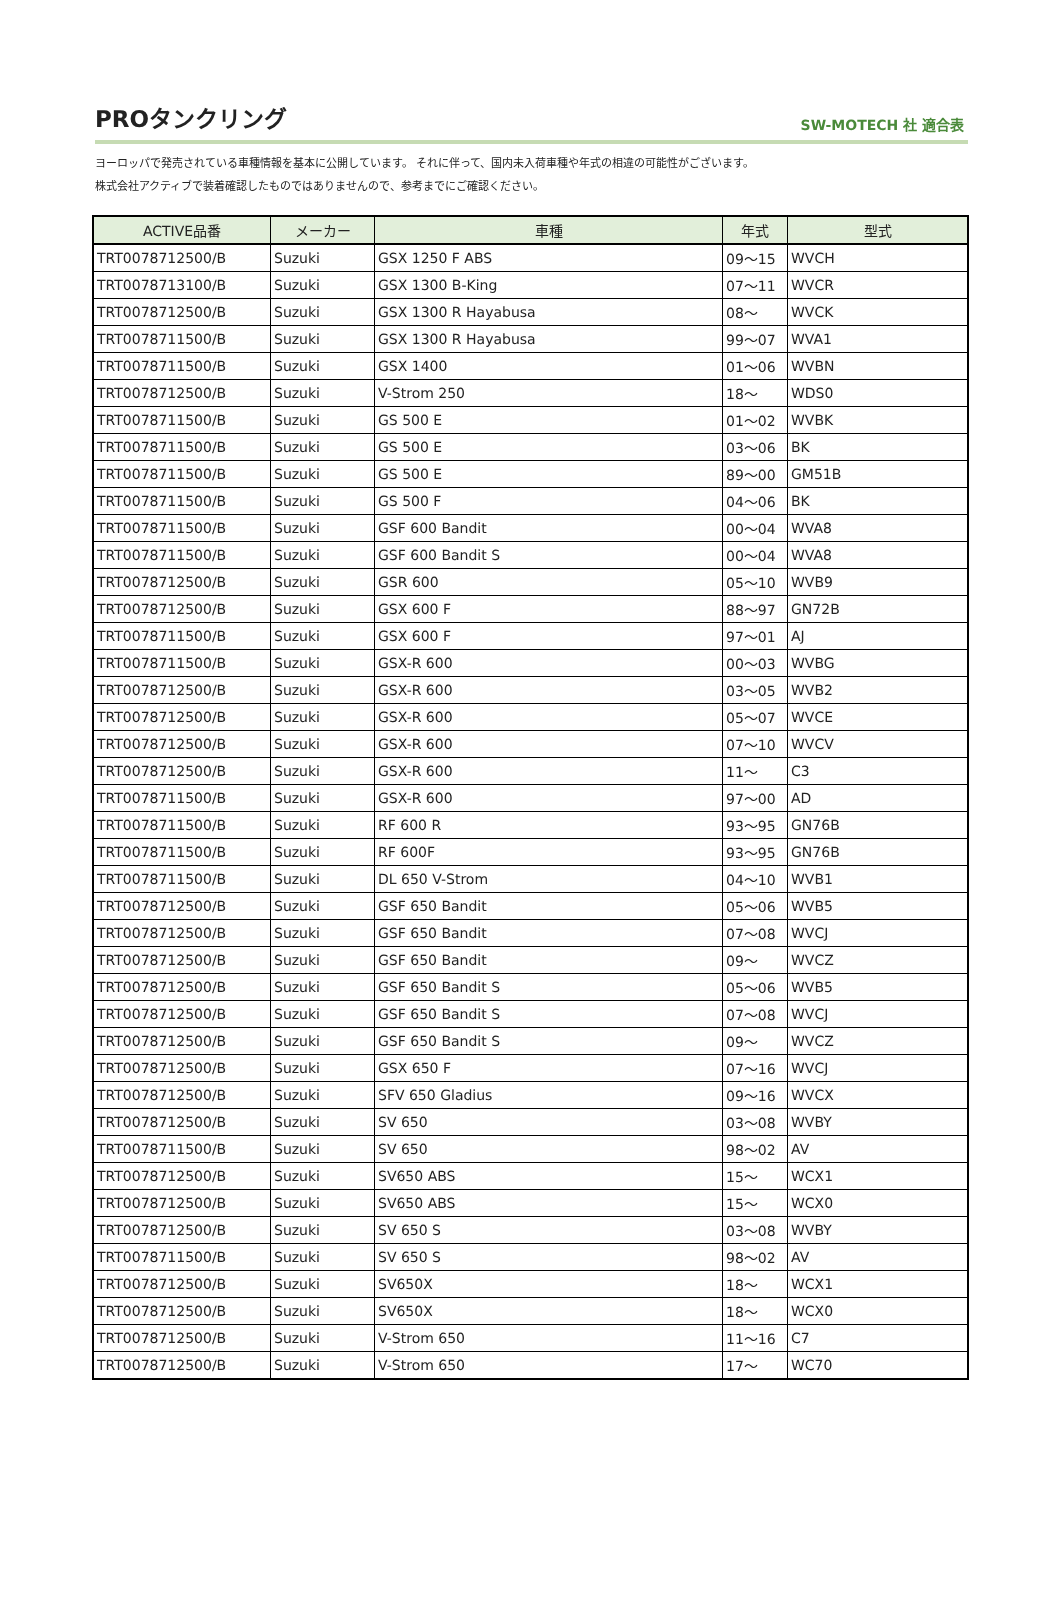PROタンクリング
SW-MOTECH 社 適合表
ヨーロッパで発売されている車種情報を基本に公開しています。 それに伴って、国内未入荷車種や年式の相違の可能性がございます。
株式会社アクティブで装着確認したものではありませんので、参考までにご確認ください。
| ACTIVE品番 | メーカー | 車種 | 年式 | 型式 |
| --- | --- | --- | --- | --- |
| TRT0078712500/B | Suzuki | GSX 1250 F ABS | 09～15 | WVCH |
| TRT0078713100/B | Suzuki | GSX 1300 B-King | 07～11 | WVCR |
| TRT0078712500/B | Suzuki | GSX 1300 R Hayabusa | 08～ | WVCK |
| TRT0078711500/B | Suzuki | GSX 1300 R Hayabusa | 99～07 | WVA1 |
| TRT0078711500/B | Suzuki | GSX 1400 | 01～06 | WVBN |
| TRT0078712500/B | Suzuki | V-Strom 250 | 18～ | WDS0 |
| TRT0078711500/B | Suzuki | GS 500 E | 01～02 | WVBK |
| TRT0078711500/B | Suzuki | GS 500 E | 03～06 | BK |
| TRT0078711500/B | Suzuki | GS 500 E | 89～00 | GM51B |
| TRT0078711500/B | Suzuki | GS 500 F | 04～06 | BK |
| TRT0078711500/B | Suzuki | GSF 600 Bandit | 00～04 | WVA8 |
| TRT0078711500/B | Suzuki | GSF 600 Bandit S | 00～04 | WVA8 |
| TRT0078712500/B | Suzuki | GSR 600 | 05～10 | WVB9 |
| TRT0078712500/B | Suzuki | GSX 600 F | 88～97 | GN72B |
| TRT0078711500/B | Suzuki | GSX 600 F | 97～01 | AJ |
| TRT0078711500/B | Suzuki | GSX-R 600 | 00～03 | WVBG |
| TRT0078712500/B | Suzuki | GSX-R 600 | 03～05 | WVB2 |
| TRT0078712500/B | Suzuki | GSX-R 600 | 05～07 | WVCE |
| TRT0078712500/B | Suzuki | GSX-R 600 | 07～10 | WVCV |
| TRT0078712500/B | Suzuki | GSX-R 600 | 11～ | C3 |
| TRT0078711500/B | Suzuki | GSX-R 600 | 97～00 | AD |
| TRT0078711500/B | Suzuki | RF 600 R | 93～95 | GN76B |
| TRT0078711500/B | Suzuki | RF 600F | 93～95 | GN76B |
| TRT0078711500/B | Suzuki | DL 650 V-Strom | 04～10 | WVB1 |
| TRT0078712500/B | Suzuki | GSF 650 Bandit | 05～06 | WVB5 |
| TRT0078712500/B | Suzuki | GSF 650 Bandit | 07～08 | WVCJ |
| TRT0078712500/B | Suzuki | GSF 650 Bandit | 09～ | WVCZ |
| TRT0078712500/B | Suzuki | GSF 650 Bandit S | 05～06 | WVB5 |
| TRT0078712500/B | Suzuki | GSF 650 Bandit S | 07～08 | WVCJ |
| TRT0078712500/B | Suzuki | GSF 650 Bandit S | 09～ | WVCZ |
| TRT0078712500/B | Suzuki | GSX 650 F | 07～16 | WVCJ |
| TRT0078712500/B | Suzuki | SFV 650 Gladius | 09～16 | WVCX |
| TRT0078712500/B | Suzuki | SV 650 | 03～08 | WVBY |
| TRT0078711500/B | Suzuki | SV 650 | 98～02 | AV |
| TRT0078712500/B | Suzuki | SV650 ABS | 15～ | WCX1 |
| TRT0078712500/B | Suzuki | SV650 ABS | 15～ | WCX0 |
| TRT0078712500/B | Suzuki | SV 650 S | 03～08 | WVBY |
| TRT0078711500/B | Suzuki | SV 650 S | 98～02 | AV |
| TRT0078712500/B | Suzuki | SV650X | 18～ | WCX1 |
| TRT0078712500/B | Suzuki | SV650X | 18～ | WCX0 |
| TRT0078712500/B | Suzuki | V-Strom 650 | 11～16 | C7 |
| TRT0078712500/B | Suzuki | V-Strom 650 | 17～ | WC70 |